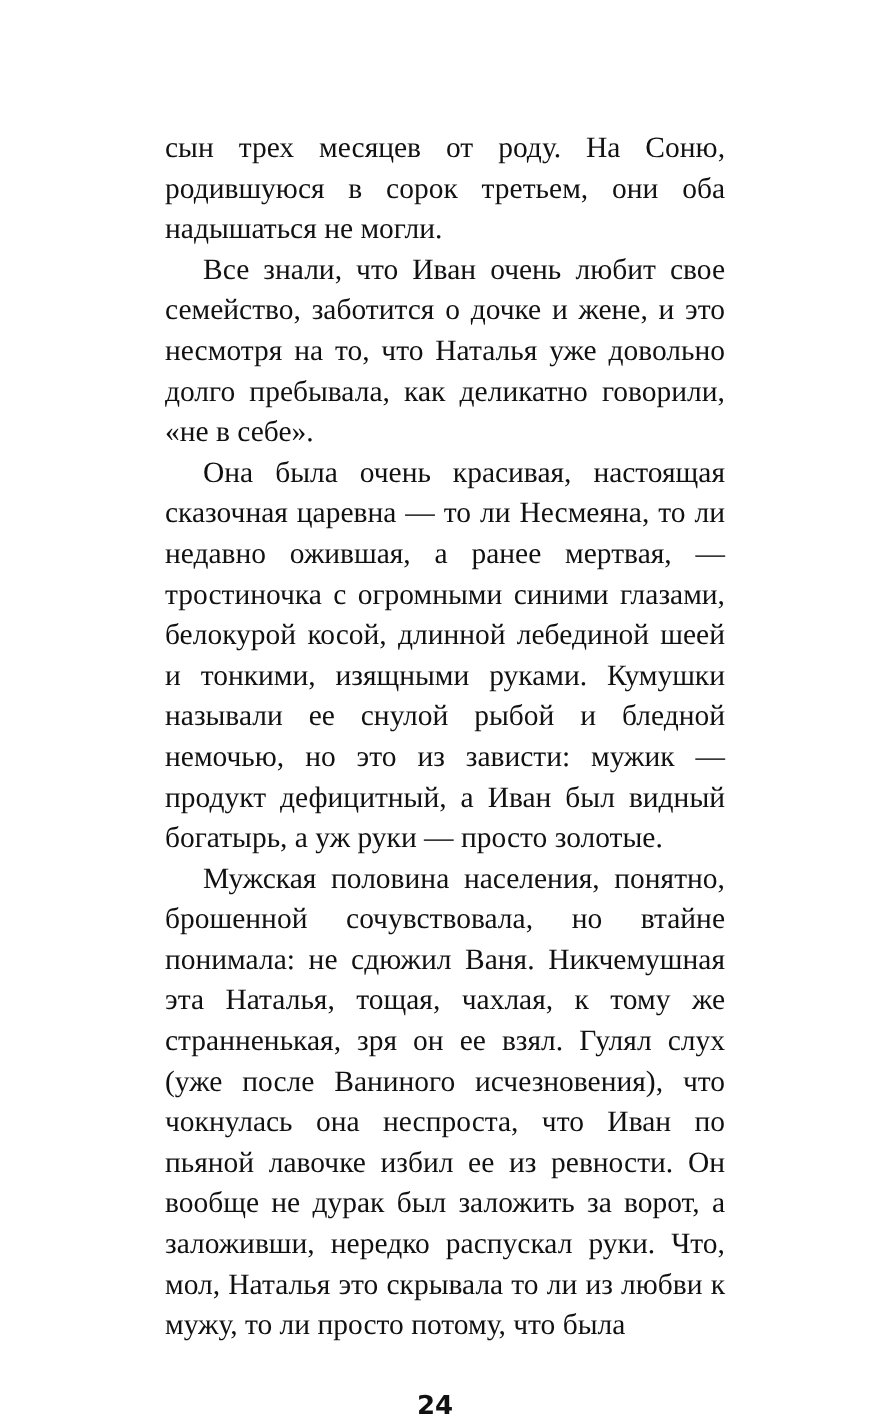сын трех месяцев от роду. На Соню, родившуюся в сорок третьем, они оба надышаться не могли.
Все знали, что Иван очень любит свое семейство, заботится о дочке и жене, и это несмотря на то, что Наталья уже довольно долго пребывала, как деликатно говорили, «не в себе».
Она была очень красивая, настоящая сказочная царевна — то ли Несмеяна, то ли недавно ожившая, а ранее мертвая, — тростиночка с огромными синими глазами, белокурой косой, длинной лебединой шеей и тонкими, изящными руками. Кумушки называли ее снулой рыбой и бледной немочью, но это из зависти: мужик — продукт дефицитный, а Иван был видный богатырь, а уж руки — просто золотые.
Мужская половина населения, понятно, брошенной сочувствовала, но втайне понимала: не сдюжил Ваня. Никчемушная эта Наталья, тощая, чахлая, к тому же странненькая, зря он ее взял. Гулял слух (уже после Ваниного исчезновения), что чокнулась она неспроста, что Иван по пьяной лавочке избил ее из ревности. Он вообще не дурак был заложить за ворот, а заложивши, нередко распускал руки. Что, мол, Наталья это скрывала то ли из любви к мужу, то ли просто потому, что была
24